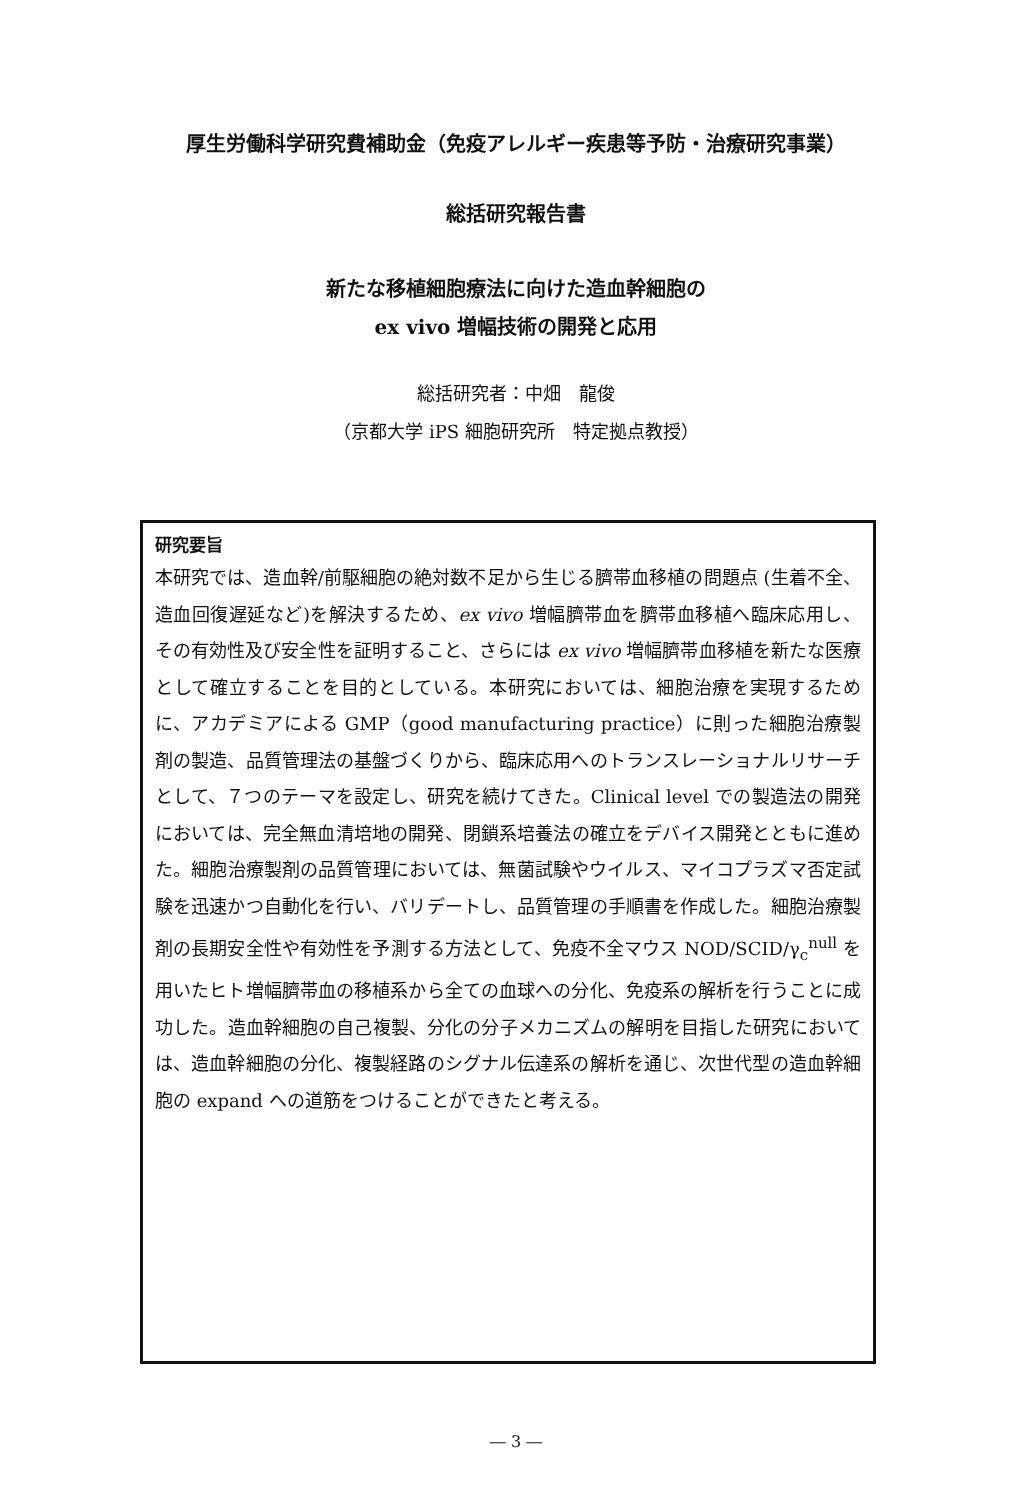厚生労働科学研究費補助金（免疫アレルギー疾患等予防・治療研究事業）
総括研究報告書
新たな移植細胞療法に向けた造血幹細胞の
ex vivo 増幅技術の開発と応用
総括研究者：中畑　龍俊
（京都大学 iPS 細胞研究所　特定拠点教授）
研究要旨
本研究では、造血幹/前駆細胞の絶対数不足から生じる臍帯血移植の問題点 (生着不全、造血回復遅延など)を解決するため、ex vivo 増幅臍帯血を臍帯血移植へ臨床応用し、その有効性及び安全性を証明すること、さらには ex vivo 増幅臍帯血移植を新たな医療として確立することを目的としている。本研究においては、細胞治療を実現するために、アカデミアによる GMP（good manufacturing practice）に則った細胞治療製剤の製造、品質管理法の基盤づくりから、臨床応用へのトランスレーショナルリサーチとして、７つのテーマを設定し、研究を続けてきた。Clinical level での製造法の開発においては、完全無血清培地の開発、閉鎖系培養法の確立をデバイス開発とともに進めた。細胞治療製剤の品質管理においては、無菌試験やウイルス、マイコプラズマ否定試験を迅速かつ自動化を行い、バリデートし、品質管理の手順書を作成した。細胞治療製剤の長期安全性や有効性を予測する方法として、免疫不全マウス NOD/SCID/γ<sub>c</sub><sup>null</sup> を用いたヒト増幅臍帯血の移植系から全ての血球への分化、免疫系の解析を行うことに成功した。造血幹細胞の自己複製、分化の分子メカニズムの解明を目指した研究においては、造血幹細胞の分化、複製経路のシグナル伝達系の解析を通じ、次世代型の造血幹細胞の expand への道筋をつけることができたと考える。
― 3 ―